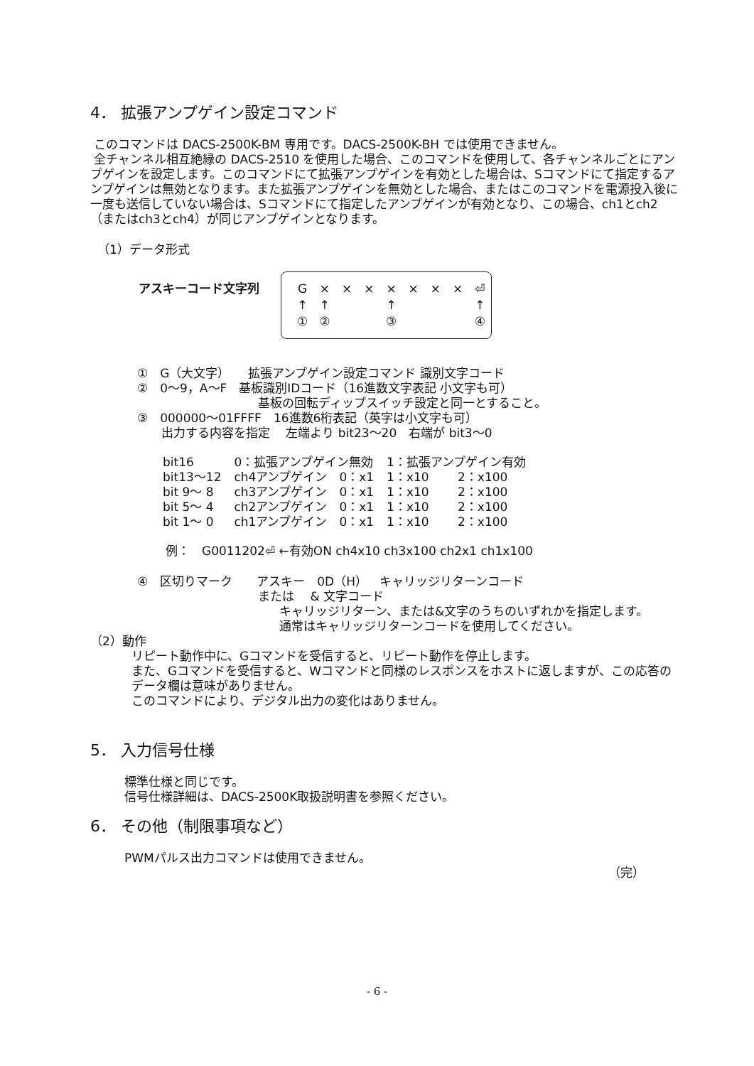4． 拡張アンプゲイン設定コマンド
このコマンドは DACS-2500K-BM 専用です。DACS-2500K-BH では使用できません。
全チャンネル相互絶縁の DACS-2510 を使用した場合、このコマンドを使用して、各チャンネルごとにアンプゲインを設定します。このコマンドにて拡張アンプゲインを有効とした場合は、Sコマンドにて指定するアンプゲインは無効となります。また拡張アンプゲインを無効とした場合、またはこのコマンドを電源投入後に一度も送信していない場合は、Sコマンドにて指定したアンプゲインが有効となり、この場合、ch1とch2（またはch3とch4）が同じアンプゲインとなります。
（1）データ形式
アスキーコード文字列
| G | × | × | × | × | × | × | × | ⏎ |
| ↑ | ↑ | | | ↑ | | | | ↑ |
| ① | ② | | | ③ | | | | ④ |
①　G（大文字）　　拡張アンプゲイン設定コマンド 識別文字コード
②　0～9，A～F　基板識別IDコード（16進数文字表記 小文字も可）
　　　　　　　　　　基板の回転ディップスイッチ設定と同一とすること。
③　000000～01FFFF　16進数6桁表記（英字は小文字も可）
　　出力する内容を指定　 左端より bit23～20　右端が bit3～0
| bit16 | 0：拡張アンプゲイン無効 | 1：拡張アンプゲイン有効 | |
| bit13～12 | ch4アンプゲイン 0：x1 | 1：x10 | 2：x100 |
| bit 9～ 8 | ch3アンプゲイン 0：x1 | 1：x10 | 2：x100 |
| bit 5～ 4 | ch2アンプゲイン 0：x1 | 1：x10 | 2：x100 |
| bit 1～ 0 | ch1アンプゲイン 0：x1 | 1：x10 | 2：x100 |
例：　G0011202⏎ ←有効ON ch4x10 ch3x100 ch2x1 ch1x100
④　区切りマーク　　アスキー　0D（H）　キャリッジリターンコード
　　　　　　　　　　または　 & 文字コード
キャリッジリターン、または&文字のうちのいずれかを指定します。
通常はキャリッジリターンコードを使用してください。
（2）動作
リピート動作中に、Gコマンドを受信すると、リピート動作を停止します。
また、Gコマンドを受信すると、Wコマンドと同様のレスポンスをホストに返しますが、この応答のデータ欄は意味がありません。
このコマンドにより、デジタル出力の変化はありません。
5． 入力信号仕様
標準仕様と同じです。
信号仕様詳細は、DACS-2500K取扱説明書を参照ください。
6． その他（制限事項など）
PWMパルス出力コマンドは使用できません。
（完）
- 6 -